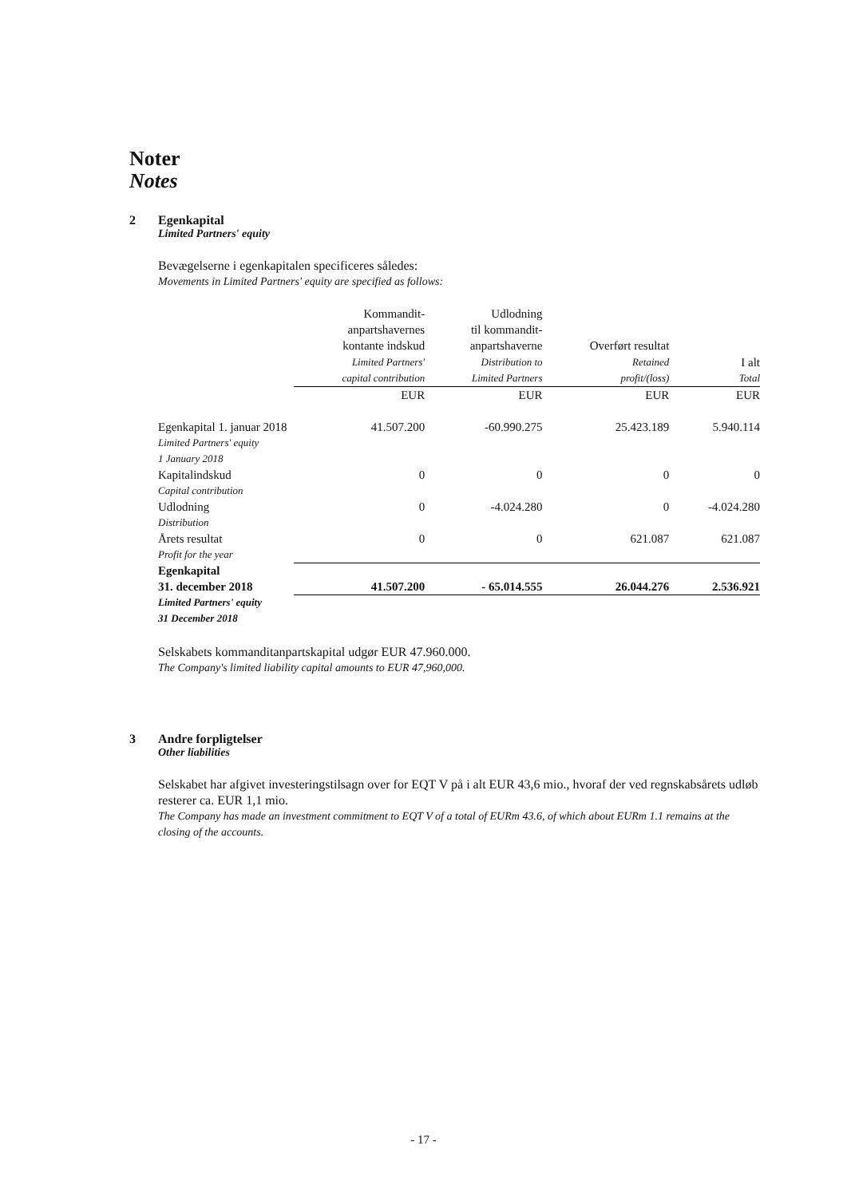Noter
Notes
2 Egenkapital
Limited Partners' equity
Bevægelserne i egenkapitalen specificeres således:
Movements in Limited Partners' equity are specified as follows:
| | Kommandit- anpartshavernes kontante indskud Limited Partners' | Udlodning til kommandit- anpartshaverne Distribution to | Overført resultat Retained | I alt |
| --- | --- | --- | --- | --- |
| | capital contribution | Limited Partners | profit/(loss) | Total |
| | EUR | EUR | EUR | EUR |
| Egenkapital 1. januar 2018 | 41.507.200 | -60.990.275 | 25.423.189 | 5.940.114 |
| Limited Partners' equity 1 January 2018 | | | | |
| Kapitalindskud | 0 | 0 | 0 | 0 |
| Capital contribution | | | | |
| Udlodning | 0 | -4.024.280 | 0 | -4.024.280 |
| Distribution | | | | |
| Årets resultat | 0 | 0 | 621.087 | 621.087 |
| Profit for the year | | | | |
| Egenkapital 31. december 2018 | 41.507.200 | - 65.014.555 | 26.044.276 | 2.536.921 |
| Limited Partners' equity 31 December 2018 | | | | |
Selskabets kommanditanpartskapital udgør EUR 47.960.000.
The Company's limited liability capital amounts to EUR 47,960,000.
3 Andre forpligtelser
Other liabilities
Selskabet har afgivet investeringstilsagn over for EQT V på i alt EUR 43,6 mio., hvoraf der ved regnskabsårets udløb resterer ca. EUR 1,1 mio.
The Company has made an investment commitment to EQT V of a total of EURm 43.6, of which about EURm 1.1 remains at the closing of the accounts.
- 17 -